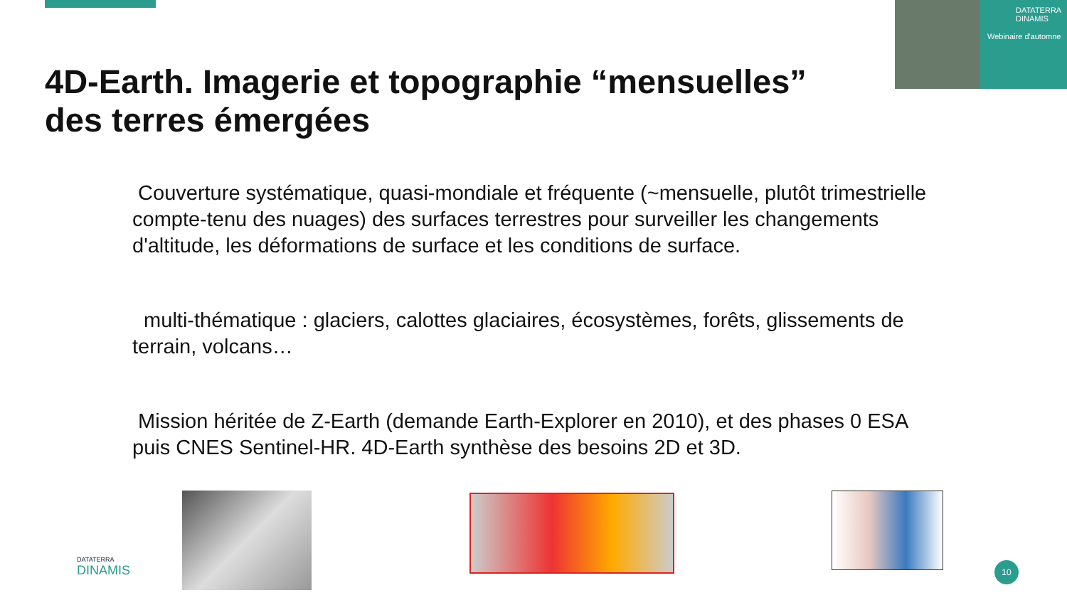DATATERRA DINAMIS
Webinaire d'automne
4D-Earth. Imagerie et topographie “mensuelles”
des terres émergées
Couverture systématique, quasi-mondiale et fréquente (~mensuelle, plutôt trimestrielle compte-tenu des nuages) des surfaces terrestres pour surveiller les changements d'altitude, les déformations de surface et les conditions de surface.
multi-thématique : glaciers, calottes glaciaires, écosystèmes, forêts, glissements de terrain, volcans…
Mission héritée de Z-Earth (demande Earth-Explorer en 2010), et des phases 0 ESA puis CNES Sentinel-HR. 4D-Earth synthèse des besoins 2D et 3D.
DATATERRA
DINAMIS
10